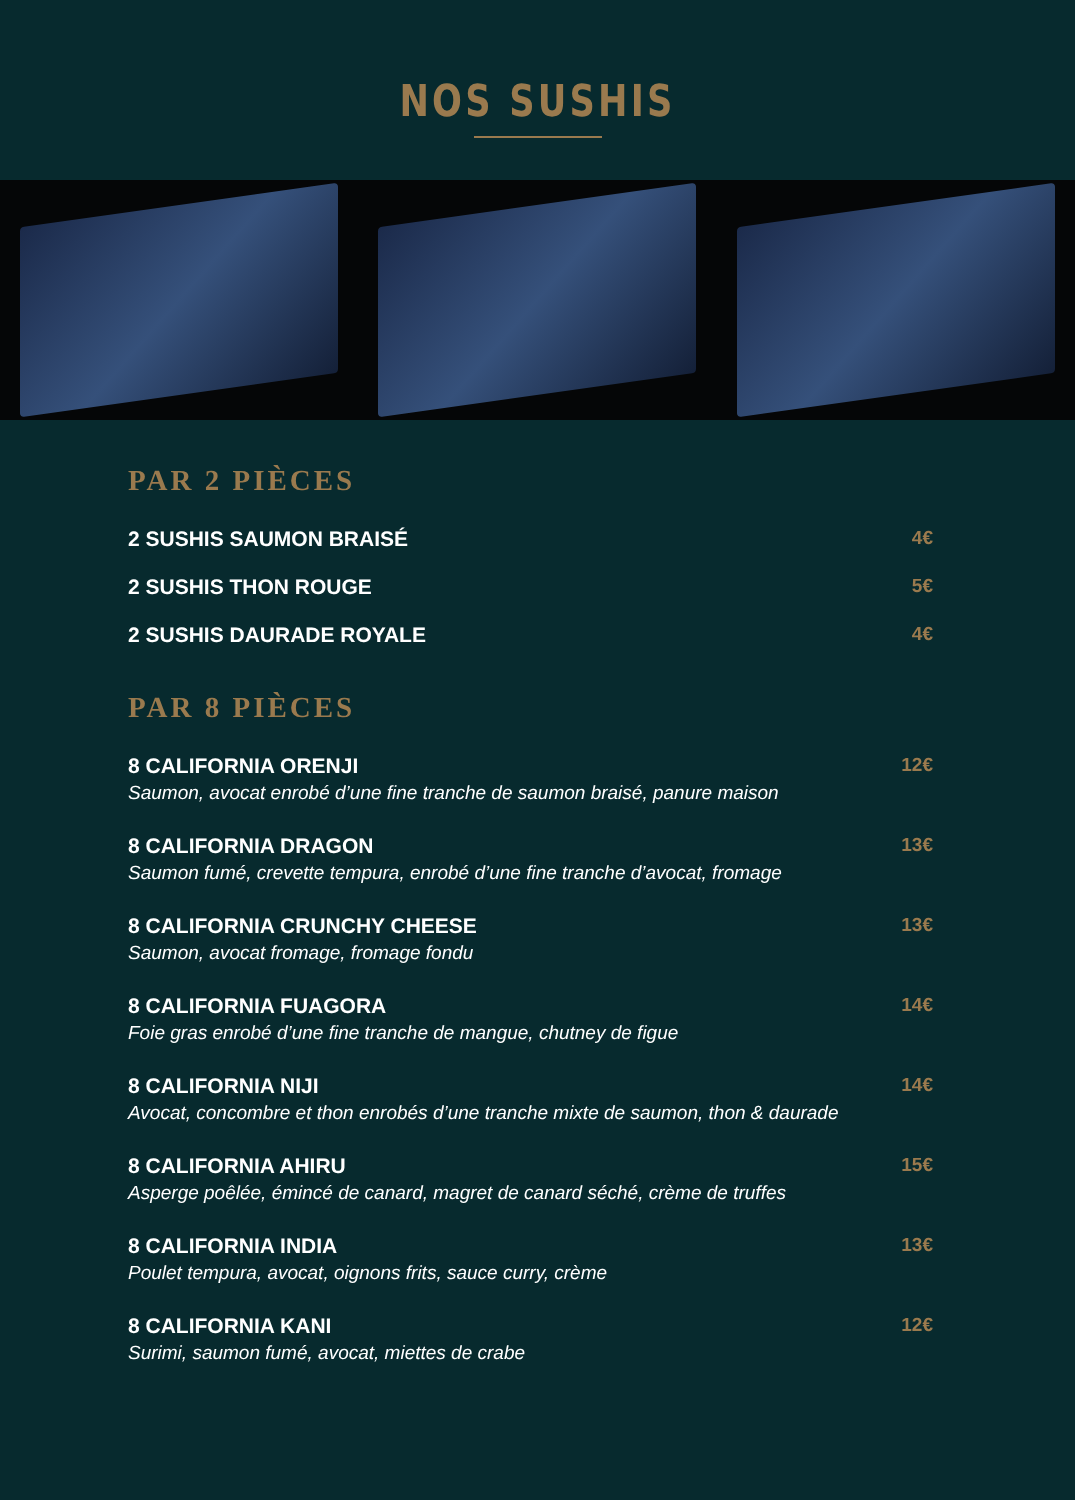NOS SUSHIS
PAR 2 PIÈCES
2 SUSHIS SAUMON BRAISÉ 4€
2 SUSHIS THON ROUGE 5€
2 SUSHIS DAURADE ROYALE 4€
PAR 8 PIÈCES
8 CALIFORNIA ORENJI
Saumon, avocat enrobé d’une fine tranche de saumon braisé, panure maison
12€
8 CALIFORNIA DRAGON
Saumon fumé, crevette tempura, enrobé d’une fine tranche d’avocat, fromage
13€
8 CALIFORNIA CRUNCHY CHEESE
Saumon, avocat fromage, fromage fondu
13€
8 CALIFORNIA FUAGORA
Foie gras enrobé d’une fine tranche de mangue, chutney de figue
14€
8 CALIFORNIA NIJI
Avocat, concombre et thon enrobés d’une tranche mixte de saumon, thon & daurade
14€
8 CALIFORNIA AHIRU
Asperge poêlée, émincé de canard, magret de canard séché, crème de truffes
15€
8 CALIFORNIA INDIA
Poulet tempura, avocat, oignons frits, sauce curry, crème
13€
8 CALIFORNIA KANI
Surimi, saumon fumé, avocat, miettes de crabe
12€